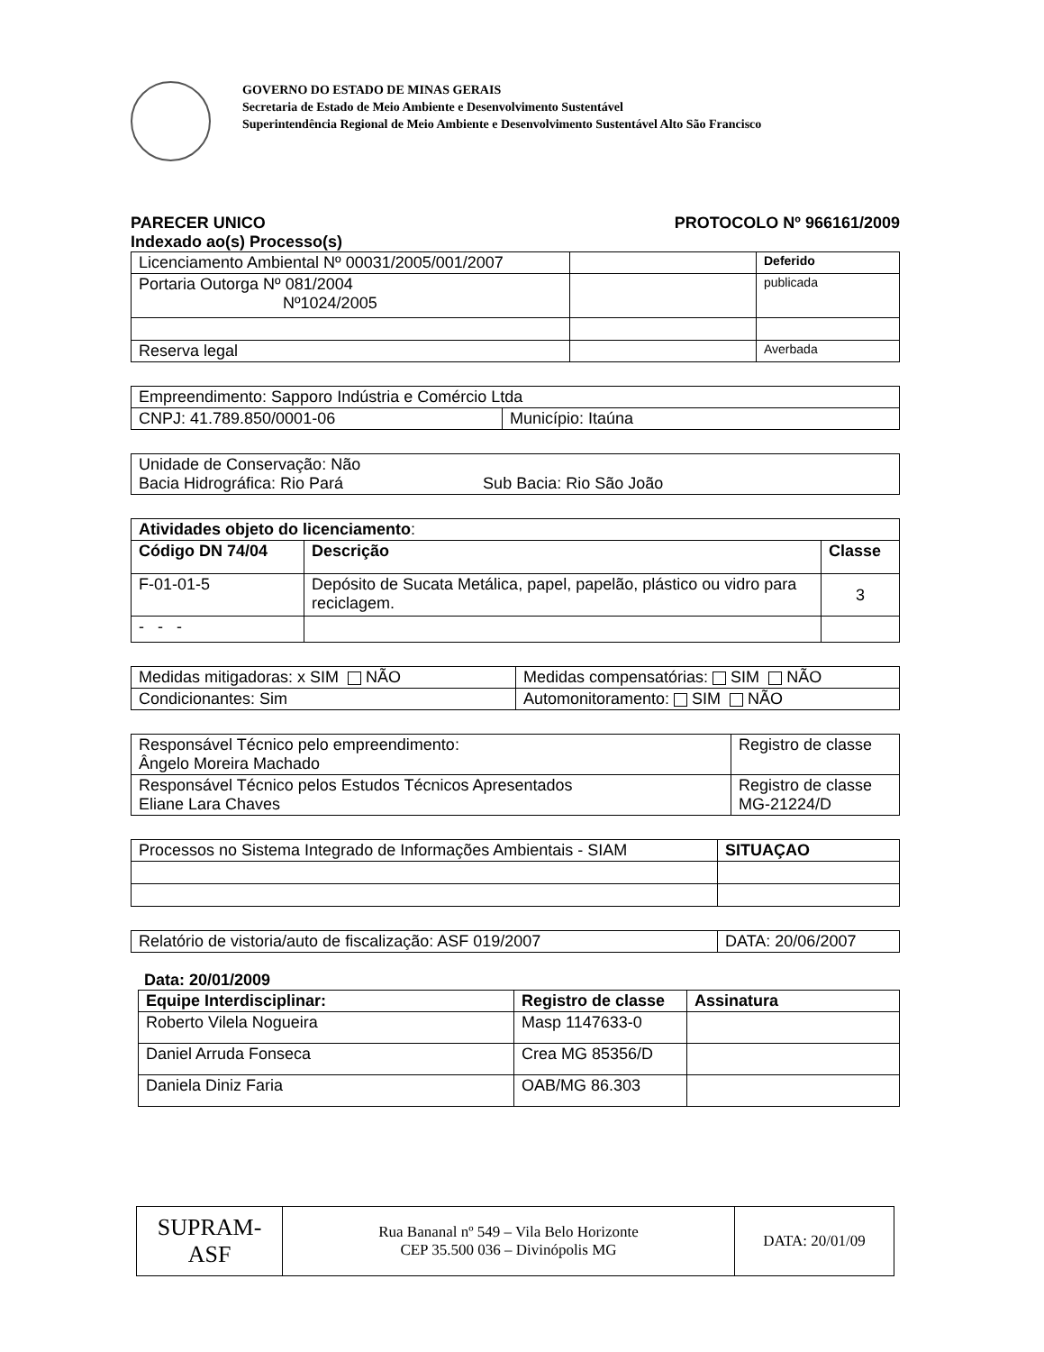GOVERNO DO ESTADO DE MINAS GERAIS
Secretaria de Estado de Meio Ambiente e Desenvolvimento Sustentável
Superintendência Regional de Meio Ambiente e Desenvolvimento Sustentável Alto São Francisco
PARECER UNICO PROTOCOLO Nº 966161/2009
Indexado ao(s) Processo(s)
| Licenciamento Ambiental Nº 00031/2005/001/2007 | | Deferido |
| Portaria Outorga Nº 081/2004 Nº1024/2005 | | publicada |
| Reserva legal | | Averbada |
| Empreendimento: Sapporo Indústria e Comércio Ltda | |
| CNPJ: 41.789.850/0001-06 | Município: Itaúna |
| Unidade de Conservação: Não Bacia Hidrográfica: Rio Pará Sub Bacia: Rio São João |
| Atividades objeto do licenciamento : | | |
| Código DN 74/04 | Descrição | Classe |
| F-01-01-5 | Depósito de Sucata Metálica, papel, papelão, plástico ou vidro para reciclagem. | 3 |
| - - - | | |
| Medidas mitigadoras: x SIM NÃO | Medidas compensatórias: SIM NÃO |
| Condicionantes: Sim | Automonitoramento: SIM NÃO |
| Responsável Técnico pelo empreendimento: Ângelo Moreira Machado | Registro de classe |
| Responsável Técnico pelos Estudos Técnicos Apresentados Eliane Lara Chaves | Registro de classe MG-21224/D |
| Processos no Sistema Integrado de Informações Ambientais - SIAM | SITUAÇAO |
| Relatório de vistoria/auto de fiscalização: ASF 019/2007 | DATA: 20/06/2007 |
Data: 20/01/2009
| Equipe Interdisciplinar: | Registro de classe | Assinatura |
| --- | --- | --- |
| Roberto Vilela Nogueira | Masp 1147633-0 | |
| Daniel Arruda Fonseca | Crea MG 85356/D | |
| Daniela Diniz Faria | OAB/MG 86.303 | |
| SUPRAM-ASF | Rua Bananal nº 549 – Vila Belo Horizonte CEP 35.500 036 – Divinópolis MG | DATA: 20/01/09 |